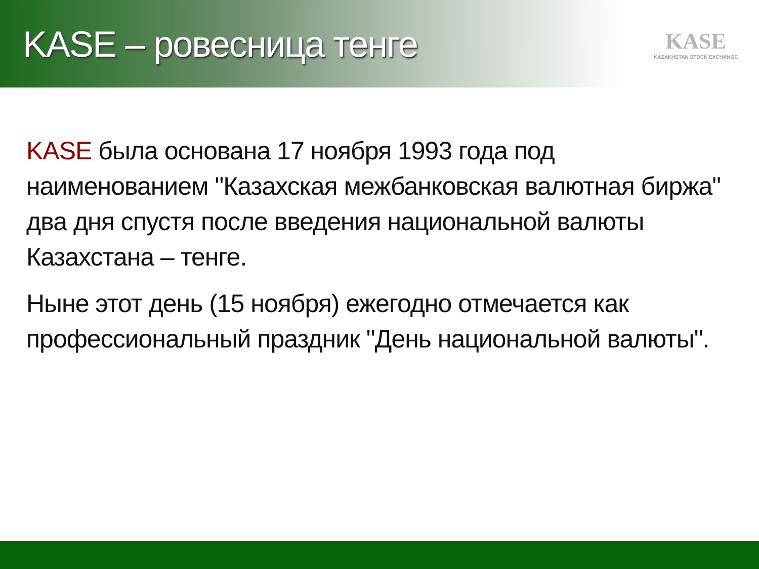KASE – ровесница тенге
KASE
KAZAKHSTAN STOCK EXCHANGE
KASE была основана 17 ноября 1993 года под наименованием "Казахская межбанковская валютная биржа" два дня спустя после введения национальной валюты Казахстана – тенге.
Ныне этот день (15 ноября) ежегодно отмечается как профессиональный праздник "День национальной валюты".